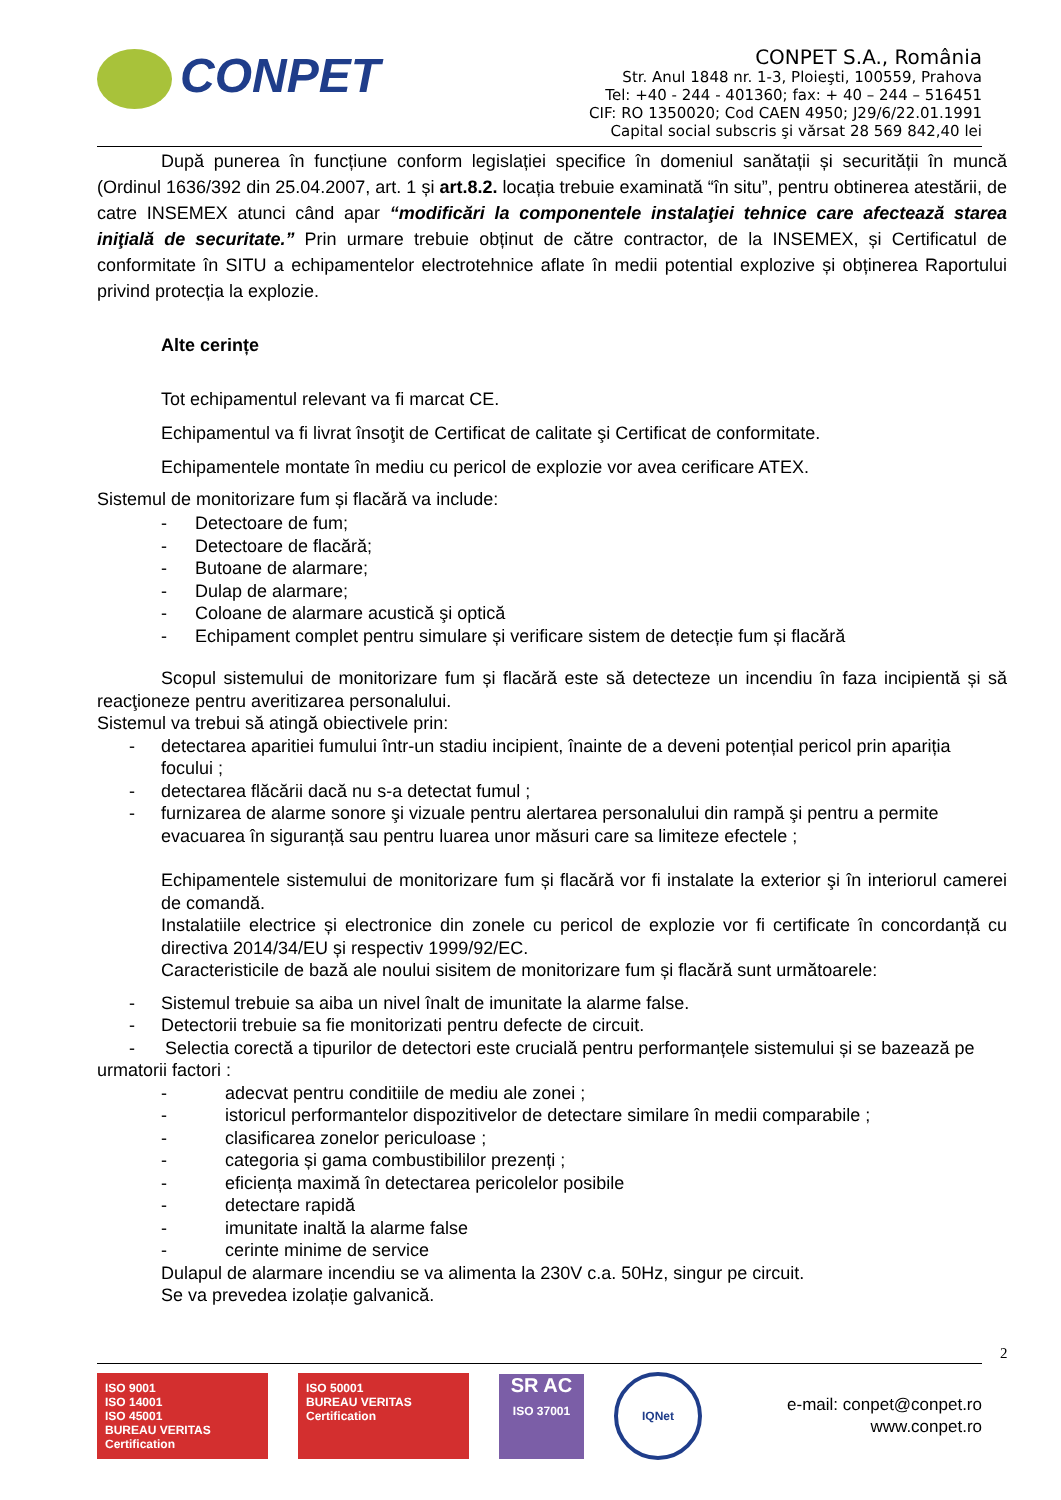CONPET
CONPET S.A., România
Str. Anul 1848 nr. 1-3, Ploieşti, 100559, Prahova
Tel: +40 - 244 - 401360; fax: + 40 – 244 – 516451
CIF: RO 1350020; Cod CAEN 4950; J29/6/22.01.1991
Capital social subscris şi vărsat 28 569 842,40 lei
După punerea în funcțiune conform legislației specifice în domeniul sanătații și securității în muncă (Ordinul 1636/392 din 25.04.2007, art. 1 și art.8.2. locația trebuie examinată “în situ”, pentru obtinerea atestării, de catre INSEMEX atunci când apar “modificări la componentele instalaţiei tehnice care afectează starea iniţială de securitate.” Prin urmare trebuie obținut de către contractor, de la INSEMEX, și Certificatul de conformitate în SITU a echipamentelor electrotehnice aflate în medii potential explozive și obținerea Raportului privind protecția la explozie.
Alte cerințe
Tot echipamentul relevant va fi marcat CE.
Echipamentul va fi livrat însoţit de Certificat de calitate şi Certificat de conformitate.
Echipamentele montate în mediu cu pericol de explozie vor avea cerificare ATEX.
Sistemul de monitorizare fum și flacără va include:
- Detectoare de fum;
- Detectoare de flacără;
- Butoane de alarmare;
- Dulap de alarmare;
- Coloane de alarmare acustică şi optică
- Echipament complet pentru simulare și verificare sistem de detecție fum și flacără
Scopul sistemului de monitorizare fum și flacără este să detecteze un incendiu în faza incipientă și să reacţioneze pentru averitizarea personalului.
Sistemul va trebui să atingă obiectivele prin:
- detectarea aparitiei fumului într-un stadiu incipient, înainte de a deveni potențial pericol prin apariția focului ;
- detectarea flăcării dacă nu s-a detectat fumul ;
- furnizarea de alarme sonore şi vizuale pentru alertarea personalului din rampă şi pentru a permite evacuarea în siguranță sau pentru luarea unor măsuri care sa limiteze efectele ;
Echipamentele sistemului de monitorizare fum și flacără vor fi instalate la exterior şi în interiorul camerei de comandă.
Instalatiile electrice și electronice din zonele cu pericol de explozie vor fi certificate în concordanță cu directiva 2014/34/EU și respectiv 1999/92/EC.
Caracteristicile de bază ale noului sisitem de monitorizare fum și flacără sunt următoarele:
- Sistemul trebuie sa aiba un nivel înalt de imunitate la alarme false.
- Detectorii trebuie sa fie monitorizati pentru defecte de circuit.
- Selectia corectă a tipurilor de detectori este crucială pentru performanțele sistemului și se bazează pe urmatorii factori :
- adecvat pentru conditiile de mediu ale zonei ;
- istoricul performantelor dispozitivelor de detectare similare în medii comparabile ;
- clasificarea zonelor periculoase ;
- categoria și gama combustibililor prezenți ;
- eficiența maximă în detectarea pericolelor posibile
- detectare rapidă
- imunitate inaltă la alarme false
- cerinte minime de service
Dulapul de alarmare incendiu se va alimenta la 230V c.a. 50Hz, singur pe circuit.
Se va prevedea izolație galvanică.
2
ISO 9001
ISO 14001
ISO 45001
BUREAU VERITAS Certification
ISO 50001
BUREAU VERITAS Certification
SR AC
ISO 37001
IQNet
e-mail: conpet@conpet.ro
www.conpet.ro